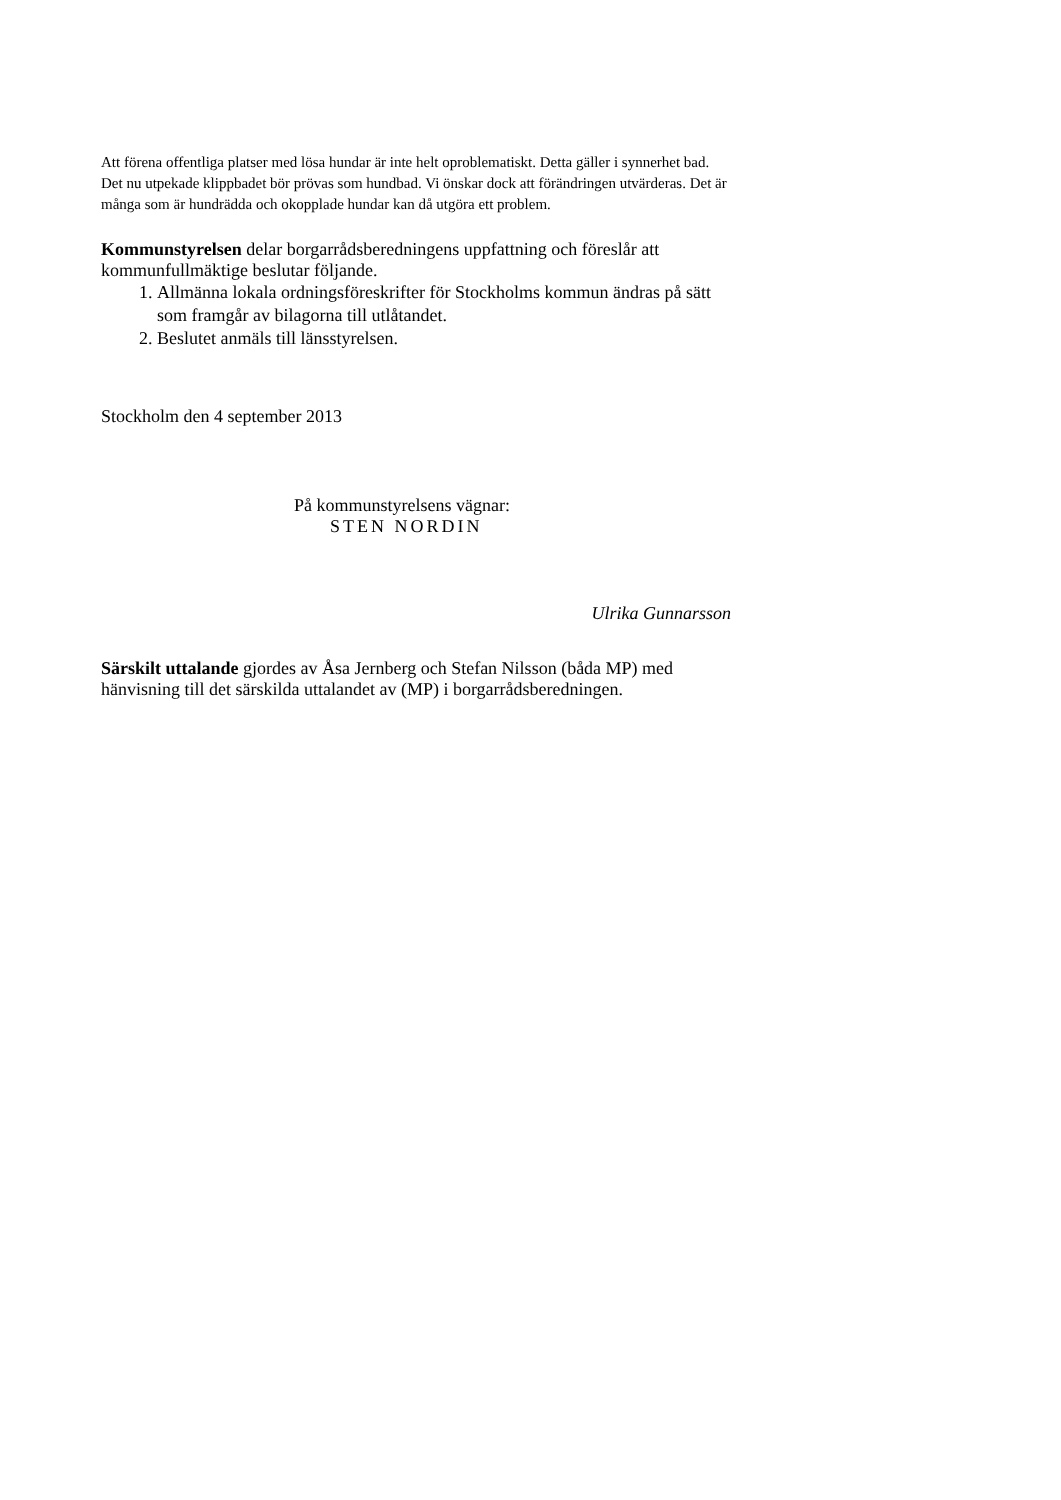Att förena offentliga platser med lösa hundar är inte helt oproblematiskt. Detta gäller i synnerhet bad. Det nu utpekade klippbadet bör prövas som hundbad. Vi önskar dock att förändringen utvärderas. Det är många som är hundrädda och okopplade hundar kan då utgöra ett problem.
Kommunstyrelsen delar borgarrådsberedningens uppfattning och föreslår att kommunfullmäktige beslutar följande.
1. Allmänna lokala ordningsföreskrifter för Stockholms kommun ändras på sätt som framgår av bilagorna till utlåtandet.
2. Beslutet anmäls till länsstyrelsen.
Stockholm den 4 september 2013
På kommunstyrelsens vägnar:
STEN NORDIN
Ulrika Gunnarsson
Särskilt uttalande gjordes av Åsa Jernberg och Stefan Nilsson (båda MP) med hänvisning till det särskilda uttalandet av (MP) i borgarrådsberedningen.